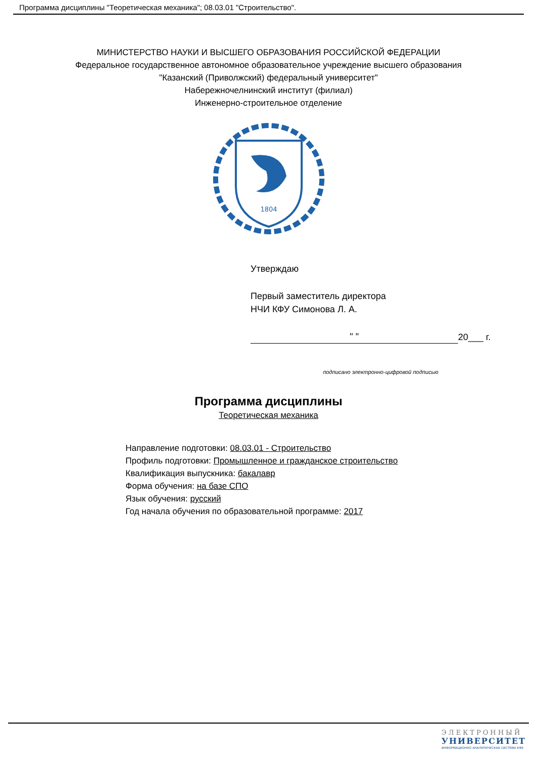Программа дисциплины "Теоретическая механика"; 08.03.01 "Строительство".
МИНИСТЕРСТВО НАУКИ И ВЫСШЕГО ОБРАЗОВАНИЯ РОССИЙСКОЙ ФЕДЕРАЦИИ
Федеральное государственное автономное образовательное учреждение высшего образования
"Казанский (Приволжский) федеральный университет"
Набережночелнинский институт (филиал)
Инженерно-строительное отделение
1804
Утверждаю
Первый заместитель директора
НЧИ КФУ Симонова Л. А.
" " 20___ г.
подписано электронно-цифровой подписью
Программа дисциплины
Теоретическая механика
Направление подготовки: 08.03.01 - Строительство
Профиль подготовки: Промышленное и гражданское строительство
Квалификация выпускника: бакалавр
Форма обучения: на базе СПО
Язык обучения: русский
Год начала обучения по образовательной программе: 2017
ЭЛЕКТРОННЫЙ
УНИВЕРСИТЕТ
ИНФОРМАЦИОННО АНАЛИТИЧЕСКАЯ СИСТЕМА КФУ